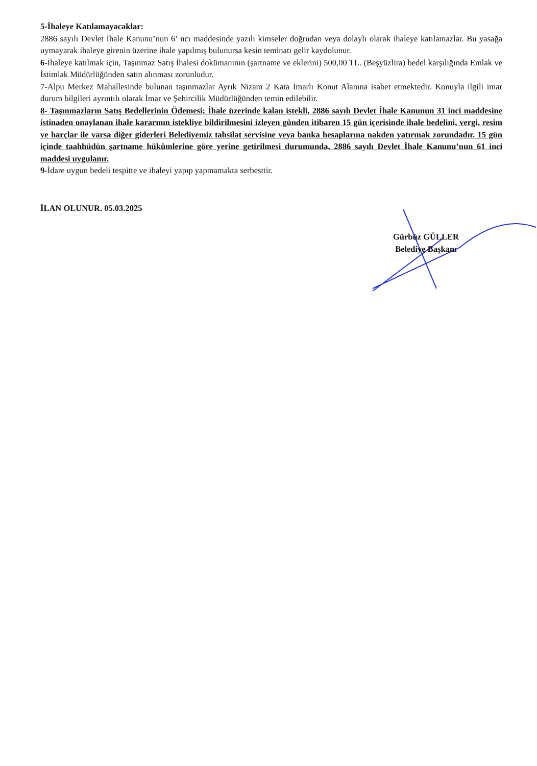5-İhaleye Katılamayacaklar:
2886 sayılı Devlet İhale Kanunu’nun 6’ ncı maddesinde yazılı kimseler doğrudan veya dolaylı olarak ihaleye katılamazlar. Bu yasağa uymayarak ihaleye girenin üzerine ihale yapılmış bulunursa kesin teminatı gelir kaydolunur.
6-İhaleye katılmak için, Taşınmaz Satış İhalesi dokümanının (şartname ve eklerini) 500,00 TL. (Beşyüzlira) bedel karşılığında Emlak ve İstimlak Müdürlüğünden satın alınması zorunludur.
7-Alpu Merkez Mahallesinde bulunan taşınmazlar Ayrık Nizam 2 Kata İmarlı Konut Alanına isabet etmektedir. Konuyla ilgili imar durum bilgileri ayrıntılı olarak İmar ve Şehircilik Müdürlüğünden temin edilebilir.
8- Taşınmazların Satış Bedellerinin Ödemesi; İhale üzerinde kalan istekli, 2886 sayılı Devlet İhale Kanunun 31 inci maddesine istinaden onaylanan ihale kararının istekliye bildirilmesini izleyen günden itibaren 15 gün içerisinde ihale bedelini, vergi, resim ve harçlar ile varsa diğer giderleri Belediyemiz tahsilat servisine veya banka hesaplarına nakden yatırmak zorundadır. 15 gün içinde taahhüdün şartname hükümlerine göre yerine getirilmesi durumunda, 2886 sayılı Devlet İhale Kanunu’nun 61 inci maddesi uygulanır.
9-İdare uygun bedeli tespitte ve ihaleyi yapıp yapmamakta serbesttir.
İLAN OLUNUR. 05.03.2025
Gürbüz GÜLLER
Belediye Başkanı